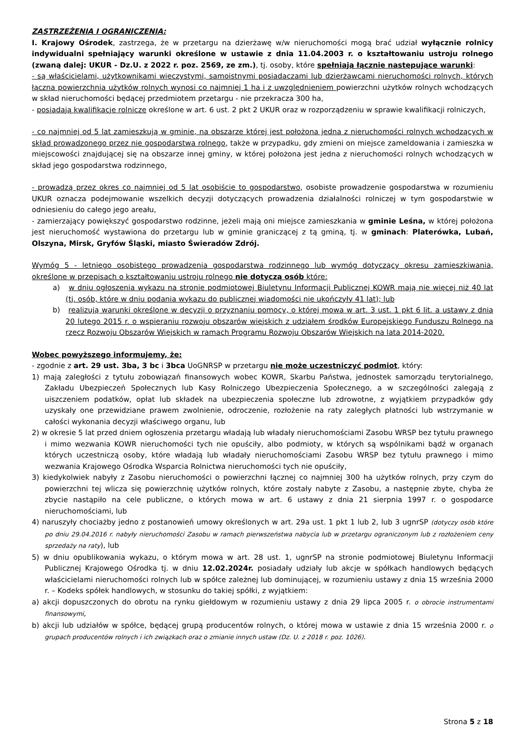ZASTRZEŻENIA I OGRANICZENIA:
I. Krajowy Ośrodek, zastrzega, że w przetargu na dzierżawę w/w nieruchomości mogą brać udział wyłącznie rolnicy indywidualni spełniający warunki określone w ustawie z dnia 11.04.2003 r. o kształtowaniu ustroju rolnego (zwaną dalej: UKUR - Dz.U. z 2022 r. poz. 2569, ze zm.), tj. osoby, które spełniają łącznie następujące warunki:
- są właścicielami, użytkownikami wieczystymi, samoistnymi posiadaczami lub dzierżawcami nieruchomości rolnych, których łączna powierzchnia użytków rolnych wynosi co najmniej 1 ha i z uwzględnieniem powierzchni użytków rolnych wchodzących w skład nieruchomości będącej przedmiotem przetargu - nie przekracza 300 ha,
- posiadają kwalifikacje rolnicze określone w art. 6 ust. 2 pkt 2 UKUR oraz w rozporządzeniu w sprawie kwalifikacji rolniczych,
- co najmniej od 5 lat zamieszkują w gminie, na obszarze której jest położona jedna z nieruchomości rolnych wchodzących w skład prowadzonego przez nie gospodarstwa rolnego, także w przypadku, gdy zmieni on miejsce zameldowania i zamieszka w miejscowości znajdującej się na obszarze innej gminy, w której położona jest jedna z nieruchomości rolnych wchodzących w skład jego gospodarstwa rodzinnego,
- prowadzą przez okres co najmniej od 5 lat osobiście to gospodarstwo, osobiste prowadzenie gospodarstwa w rozumieniu UKUR oznacza podejmowanie wszelkich decyzji dotyczących prowadzenia działalności rolniczej w tym gospodarstwie w odniesieniu do całego jego areału,
- zamierzający powiększyć gospodarstwo rodzinne, jeżeli mają oni miejsce zamieszkania w gminie Leśna, w której położona jest nieruchomość wystawiona do przetargu lub w gminie graniczącej z tą gminą, tj. w gminach: Platerówka, Lubań, Olszyna, Mirsk, Gryfów Śląski, miasto Świeradów Zdrój.
Wymóg 5 - letniego osobistego prowadzenia gospodarstwa rodzinnego lub wymóg dotyczący okresu zamieszkiwania, określone w przepisach o kształtowaniu ustroju rolnego nie dotyczą osób które:
a) w dniu ogłoszenia wykazu na stronie podmiotowej Biuletynu Informacji Publicznej KOWR mają nie więcej niż 40 lat (tj. osób, które w dniu podania wykazu do publicznej wiadomości nie ukończyły 41 lat); lub
b) realizują warunki określone w decyzji o przyznaniu pomocy, o której mowa w art. 3 ust. 1 pkt 6 lit. a ustawy z dnia 20 lutego 2015 r. o wspieraniu rozwoju obszarów wiejskich z udziałem środków Europejskiego Funduszu Rolnego na rzecz Rozwoju Obszarów Wiejskich w ramach Programu Rozwoju Obszarów Wiejskich na lata 2014-2020.
Wobec powyższego informujemy, że:
- zgodnie z art. 29 ust. 3ba, 3 bc i 3bca UoGNRSP w przetargu nie może uczestniczyć podmiot, który:
1) mają zaległości z tytułu zobowiązań finansowych wobec KOWR, Skarbu Państwa, jednostek samorządu terytorialnego, Zakładu Ubezpieczeń Społecznych lub Kasy Rolniczego Ubezpieczenia Społecznego, a w szczególności zalegają z uiszczeniem podatków, opłat lub składek na ubezpieczenia społeczne lub zdrowotne, z wyjątkiem przypadków gdy uzyskały one przewidziane prawem zwolnienie, odroczenie, rozłożenie na raty zaległych płatności lub wstrzymanie w całości wykonania decyzji właściwego organu, lub
2) w okresie 5 lat przed dniem ogłoszenia przetargu władają lub władały nieruchomościami Zasobu WRSP bez tytułu prawnego i mimo wezwania KOWR nieruchomości tych nie opuściły, albo podmioty, w których są wspólnikami bądź w organach których uczestniczą osoby, które władają lub władały nieruchomościami Zasobu WRSP bez tytułu prawnego i mimo wezwania Krajowego Ośrodka Wsparcia Rolnictwa nieruchomości tych nie opuściły,
3) kiedykolwiek nabyły z Zasobu nieruchomości o powierzchni łącznej co najmniej 300 ha użytków rolnych, przy czym do powierzchni tej wlicza się powierzchnię użytków rolnych, które zostały nabyte z Zasobu, a następnie zbyte, chyba że zbycie nastąpiło na cele publiczne, o których mowa w art. 6 ustawy z dnia 21 sierpnia 1997 r. o gospodarce nieruchomościami, lub
4) naruszyły chociażby jedno z postanowień umowy określonych w art. 29a ust. 1 pkt 1 lub 2, lub 3 ugnrSP (dotyczy osób które po dniu 29.04.2016 r. nabyły nieruchomości Zasobu w ramach pierwszeństwa nabycia lub w przetargu ograniczonym lub z rozłożeniem ceny sprzedaży na raty), lub
5) w dniu opublikowania wykazu, o którym mowa w art. 28 ust. 1, ugnrSP na stronie podmiotowej Biuletynu Informacji Publicznej Krajowego Ośrodka tj. w dniu 12.02.2024r. posiadały udziały lub akcje w spółkach handlowych będących właścicielami nieruchomości rolnych lub w spółce zależnej lub dominującej, w rozumieniu ustawy z dnia 15 września 2000 r. – Kodeks spółek handlowych, w stosunku do takiej spółki, z wyjątkiem:
a) akcji dopuszczonych do obrotu na rynku giełdowym w rozumieniu ustawy z dnia 29 lipca 2005 r. o obrocie instrumentami finansowymi,
b) akcji lub udziałów w spółce, będącej grupą producentów rolnych, o której mowa w ustawie z dnia 15 września 2000 r. o grupach producentów rolnych i ich związkach oraz o zmianie innych ustaw (Dz. U. z 2018 r. poz. 1026).
Strona 5 z 18